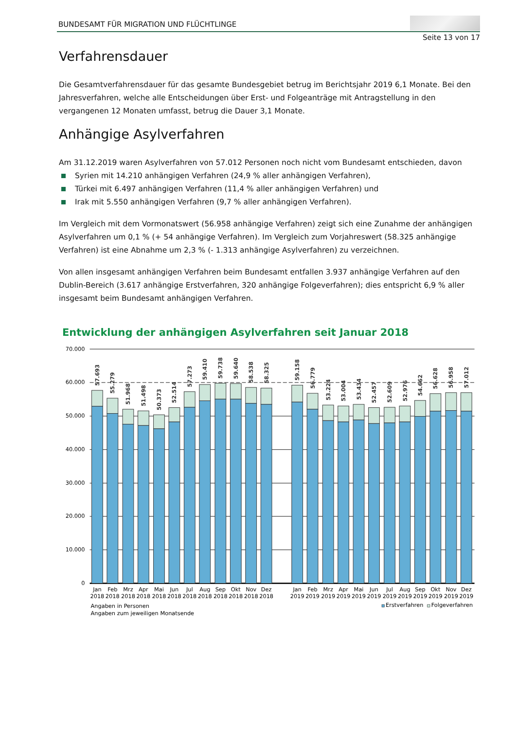BUNDESAMT FÜR MIGRATION UND FLÜCHTLINGE
Seite 13 von 17
Verfahrensdauer
Die Gesamtverfahrensdauer für das gesamte Bundesgebiet betrug im Berichtsjahr 2019 6,1 Monate. Bei den Jahresverfahren, welche alle Entscheidungen über Erst- und Folgeanträge mit Antragstellung in den vergangenen 12 Monaten umfasst, betrug die Dauer 3,1 Monate.
Anhängige Asylverfahren
Am 31.12.2019 waren Asylverfahren von 57.012 Personen noch nicht vom Bundesamt entschieden, davon
Syrien mit 14.210 anhängigen Verfahren (24,9 % aller anhängigen Verfahren),
Türkei mit 6.497 anhängigen Verfahren (11,4 % aller anhängigen Verfahren) und
Irak mit 5.550 anhängigen Verfahren (9,7 % aller anhängigen Verfahren).
Im Vergleich mit dem Vormonatswert (56.958 anhängige Verfahren) zeigt sich eine Zunahme der anhängigen Asylverfahren um 0,1 % (+ 54 anhängige Verfahren). Im Vergleich zum Vorjahreswert (58.325 anhängige Verfahren) ist eine Abnahme um 2,3 % (- 1.313 anhängige Asylverfahren) zu verzeichnen.
Von allen insgesamt anhängigen Verfahren beim Bundesamt entfallen 3.937 anhängige Verfahren auf den Dublin-Bereich (3.617 anhängige Erstverfahren, 320 anhängige Folgeverfahren); dies entspricht 6,9 % aller insgesamt beim Bundesamt anhängigen Verfahren.
Entwicklung der anhängigen Asylverfahren seit Januar 2018
70.000
60.000
50.000
40.000
30.000
20.000
10.000
0
57.693
55.279
51.968
51.498
50.373
52.514
57.273
59.410
59.738
59.640
58.538
58.325
59.158
56.779
53.224
53.004
53.434
52.457
52.609
52.976
54.662
56.628
56.958
57.012
Jan
Feb
Mrz
Apr
Mai
Jun
Jul
Aug
Sep
Okt
Nov
Dez
Jan
Feb
Mrz
Apr
Mai
Jun
Jul
Aug
Sep
Okt
Nov
Dez
2018
2018
2018
2018
2018
2018
2018
2018
2018
2018
2018
2018
2019
2019
2019
2019
2019
2019
2019
2019
2019
2019
2019
2019
Angaben in Personen
Angaben zum jeweiligen Monatsende
Erstverfahren
Folgeverfahren